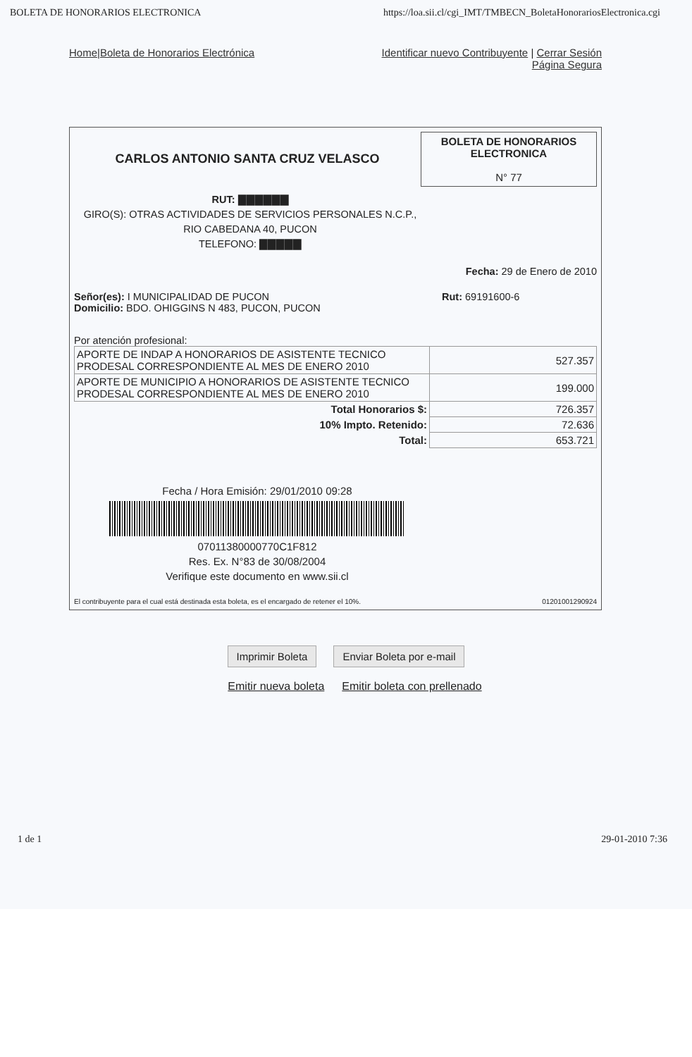BOLETA DE HONORARIOS ELECTRONICA https://loa.sii.cl/cgi_IMT/TMBECN_BoletaHonorariosElectronica.cgi
Home|Boleta de Honorarios Electrónica
Identificar nuevo Contribuyente | Cerrar Sesión
Página Segura
CARLOS ANTONIO SANTA CRUZ VELASCO
BOLETA DE HONORARIOS ELECTRONICA
N° 77
RUT: ▇▇▇▇▇▇
GIRO(S): OTRAS ACTIVIDADES DE SERVICIOS PERSONALES N.C.P.,
RIO CABEDANA 40, PUCON
TELEFONO: ▇▇▇▇▇
Fecha: 29 de Enero de 2010
Señor(es): I MUNICIPALIDAD DE PUCON
Domicilio: BDO. OHIGGINS N 483, PUCON, PUCON
Rut: 69191600-6
Por atención profesional:
| APORTE DE INDAP A HONORARIOS DE ASISTENTE TECNICO PRODESAL CORRESPONDIENTE AL MES DE ENERO 2010 | 527.357 |
| APORTE DE MUNICIPIO A HONORARIOS DE ASISTENTE TECNICO PRODESAL CORRESPONDIENTE AL MES DE ENERO 2010 | 199.000 |
| Total Honorarios $: | 726.357 |
| 10% Impto. Retenido: | 72.636 |
| Total: | 653.721 |
Fecha / Hora Emisión: 29/01/2010 09:28
07011380000770C1F812
Res. Ex. N°83 de 30/08/2004
Verifique este documento en www.sii.cl
El contribuyente para el cual está destinada esta boleta, es el encargado de retener el 10%. 01201001290924
Imprimir Boleta Enviar Boleta por e-mail
Emitir nueva boleta Emitir boleta con prellenado
1 de 1 29-01-2010 7:36